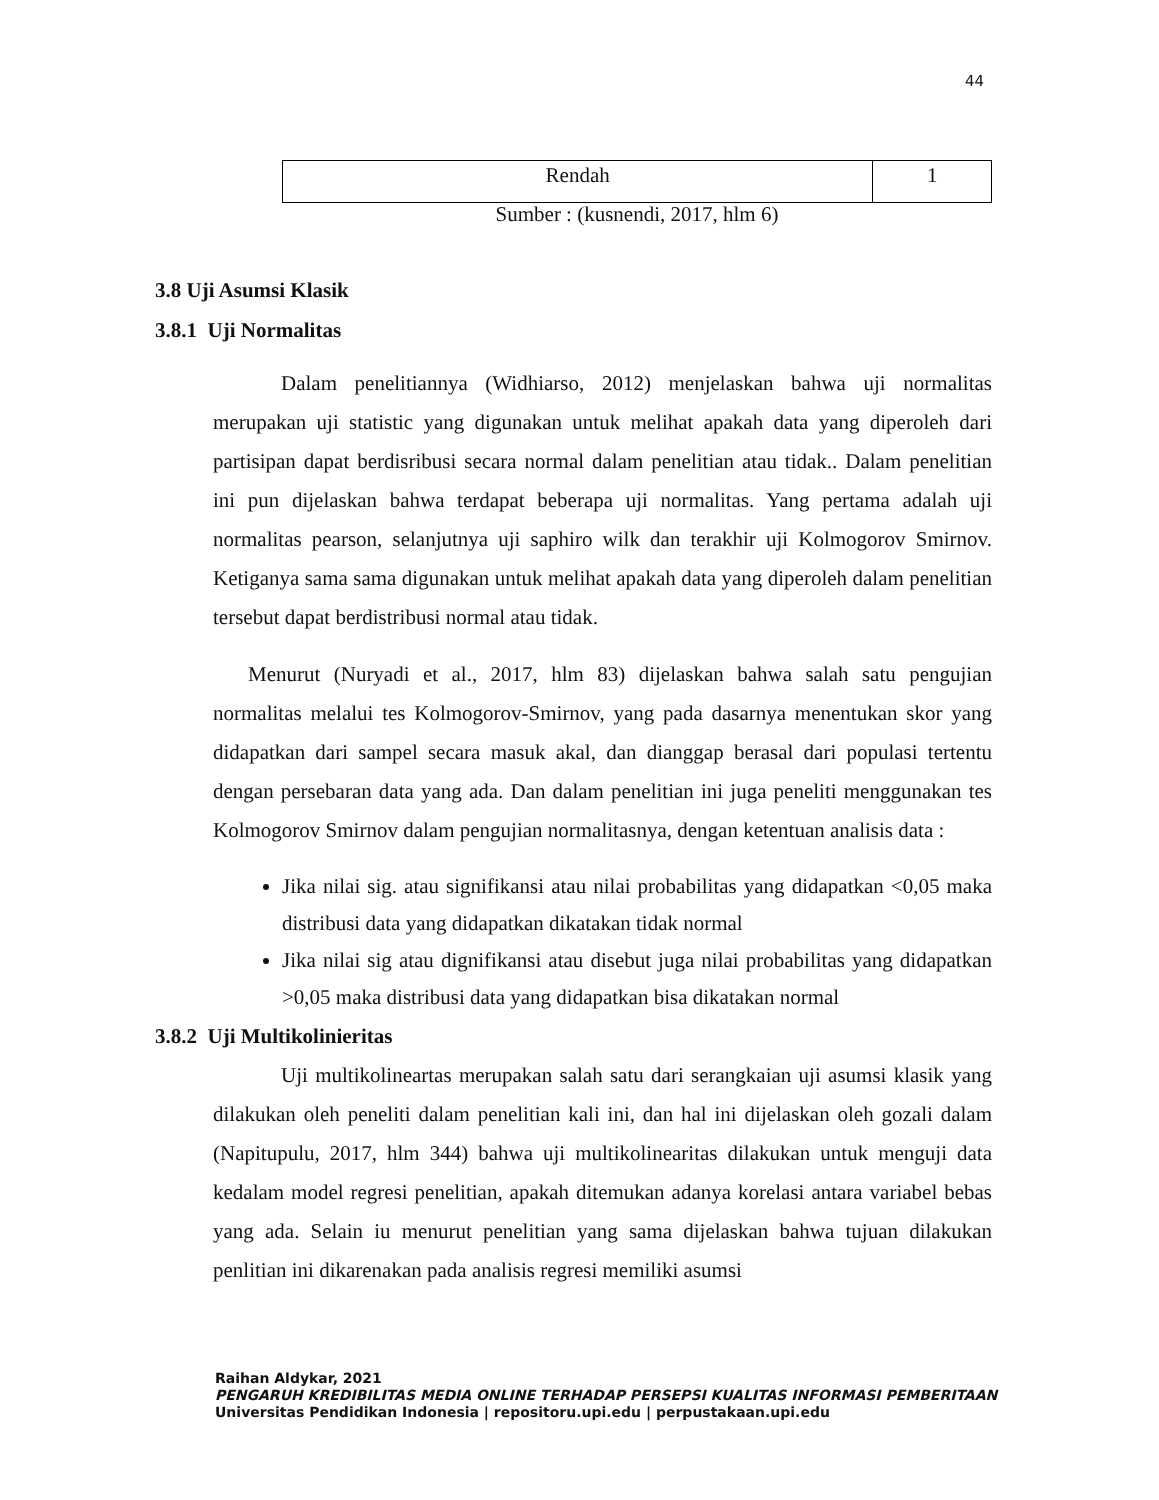44
| Rendah | 1 |
Sumber : (kusnendi, 2017, hlm 6)
3.8 Uji Asumsi Klasik
3.8.1 Uji Normalitas
Dalam penelitiannya (Widhiarso, 2012) menjelaskan bahwa uji normalitas merupakan uji statistic yang digunakan untuk melihat apakah data yang diperoleh dari partisipan dapat berdisribusi secara normal dalam penelitian atau tidak.. Dalam penelitian ini pun dijelaskan bahwa terdapat beberapa uji normalitas. Yang pertama adalah uji normalitas pearson, selanjutnya uji saphiro wilk dan terakhir uji Kolmogorov Smirnov. Ketiganya sama sama digunakan untuk melihat apakah data yang diperoleh dalam penelitian tersebut dapat berdistribusi normal atau tidak.
Menurut (Nuryadi et al., 2017, hlm 83) dijelaskan bahwa salah satu pengujian normalitas melalui tes Kolmogorov-Smirnov, yang pada dasarnya menentukan skor yang didapatkan dari sampel secara masuk akal, dan dianggap berasal dari populasi tertentu dengan persebaran data yang ada. Dan dalam penelitian ini juga peneliti menggunakan tes Kolmogorov Smirnov dalam pengujian normalitasnya, dengan ketentuan analisis data :
Jika nilai sig. atau signifikansi atau nilai probabilitas yang didapatkan <0,05 maka distribusi data yang didapatkan dikatakan tidak normal
Jika nilai sig atau dignifikansi atau disebut juga nilai probabilitas yang didapatkan >0,05 maka distribusi data yang didapatkan bisa dikatakan normal
3.8.2 Uji Multikolinieritas
Uji multikolineartas merupakan salah satu dari serangkaian uji asumsi klasik yang dilakukan oleh peneliti dalam penelitian kali ini, dan hal ini dijelaskan oleh gozali dalam (Napitupulu, 2017, hlm 344) bahwa uji multikolinearitas dilakukan untuk menguji data kedalam model regresi penelitian, apakah ditemukan adanya korelasi antara variabel bebas yang ada. Selain iu menurut penelitian yang sama dijelaskan bahwa tujuan dilakukan penlitian ini dikarenakan pada analisis regresi memiliki asumsi
Raihan Aldykar, 2021
PENGARUH KREDIBILITAS MEDIA ONLINE TERHADAP PERSEPSI KUALITAS INFORMASI PEMBERITAAN
Universitas Pendidikan Indonesia | repositoru.upi.edu | perpustakaan.upi.edu